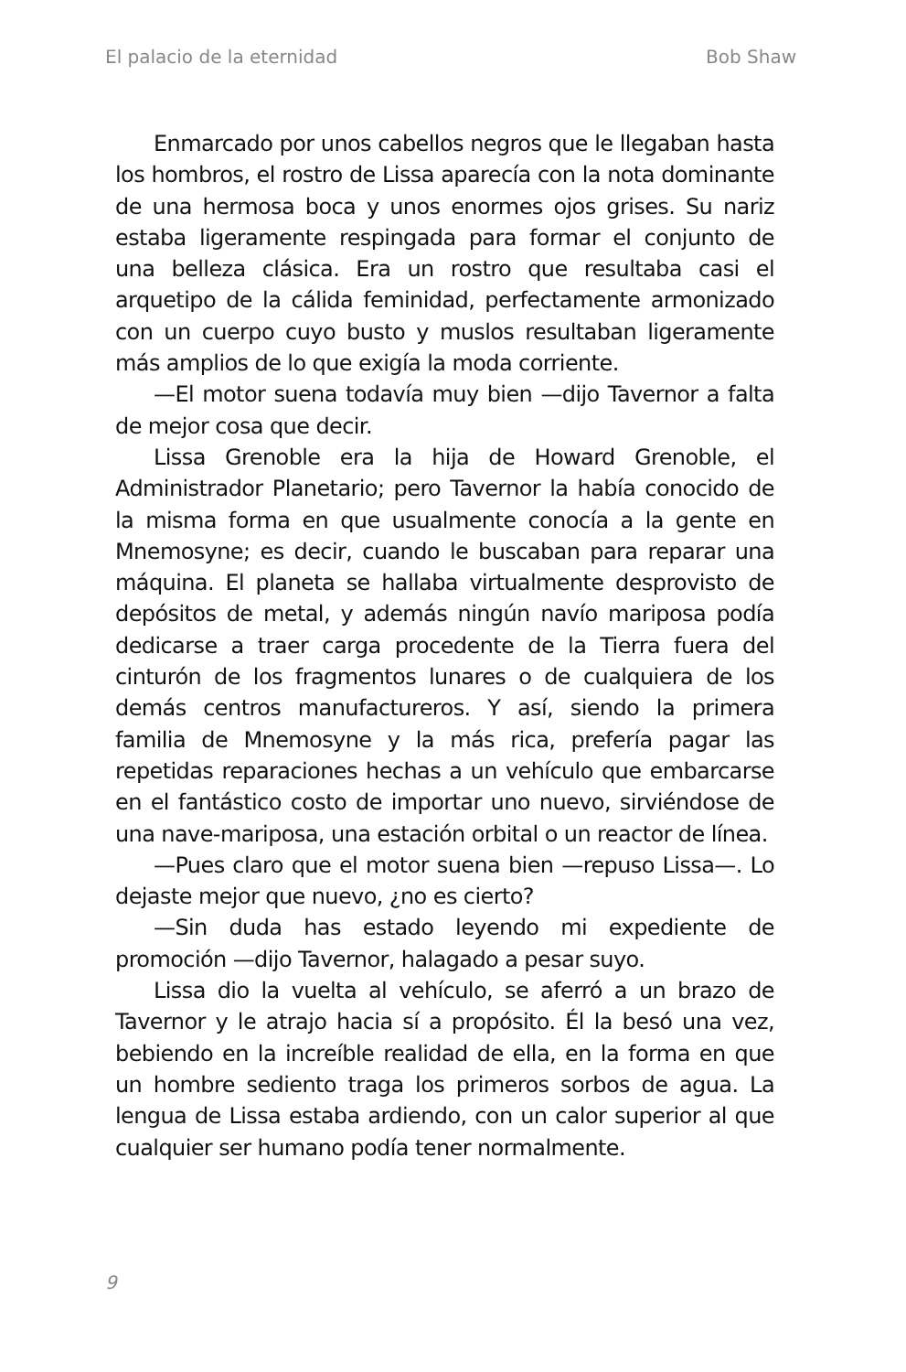El palacio de la eternidad Bob Shaw
Enmarcado por unos cabellos negros que le llegaban hasta los hombros, el rostro de Lissa aparecía con la nota dominante de una hermosa boca y unos enormes ojos grises. Su nariz estaba ligeramente respingada para formar el conjunto de una belleza clásica. Era un rostro que resultaba casi el arquetipo de la cálida feminidad, perfectamente armonizado con un cuerpo cuyo busto y muslos resultaban ligeramente más amplios de lo que exigía la moda corriente.
—El motor suena todavía muy bien —dijo Tavernor a falta de mejor cosa que decir.
Lissa Grenoble era la hija de Howard Grenoble, el Administrador Planetario; pero Tavernor la había conocido de la misma forma en que usualmente conocía a la gente en Mnemosyne; es decir, cuando le buscaban para reparar una máquina. El planeta se hallaba virtualmente desprovisto de depósitos de metal, y además ningún navío mariposa podía dedicarse a traer carga procedente de la Tierra fuera del cinturón de los fragmentos lunares o de cualquiera de los demás centros manufactureros. Y así, siendo la primera familia de Mnemosyne y la más rica, prefería pagar las repetidas reparaciones hechas a un vehículo que embarcarse en el fantástico costo de importar uno nuevo, sirviéndose de una nave-mariposa, una estación orbital o un reactor de línea.
—Pues claro que el motor suena bien —repuso Lissa—. Lo dejaste mejor que nuevo, ¿no es cierto?
—Sin duda has estado leyendo mi expediente de promoción —dijo Tavernor, halagado a pesar suyo.
Lissa dio la vuelta al vehículo, se aferró a un brazo de Tavernor y le atrajo hacia sí a propósito. Él la besó una vez, bebiendo en la increíble realidad de ella, en la forma en que un hombre sediento traga los primeros sorbos de agua. La lengua de Lissa estaba ardiendo, con un calor superior al que cualquier ser humano podía tener normalmente.
9